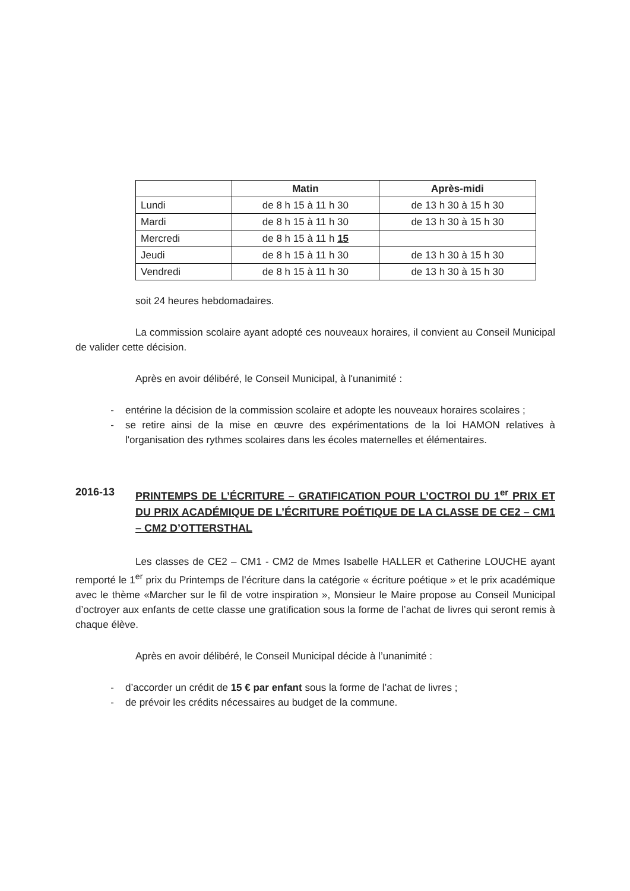| | Matin | Après-midi |
| --- | --- | --- |
| Lundi | de 8 h 15 à 11 h 30 | de 13 h 30 à 15 h 30 |
| Mardi | de 8 h 15 à 11 h 30 | de 13 h 30 à 15 h 30 |
| Mercredi | de 8 h 15 à 11 h 15 | |
| Jeudi | de 8 h 15 à 11 h 30 | de 13 h 30 à 15 h 30 |
| Vendredi | de 8 h 15 à 11 h 30 | de 13 h 30 à 15 h 30 |
soit 24 heures hebdomadaires.
La commission scolaire ayant adopté ces nouveaux horaires, il convient au Conseil Municipal de valider cette décision.
Après en avoir délibéré, le Conseil Municipal, à l'unanimité :
- entérine la décision de la commission scolaire et adopte les nouveaux horaires scolaires ;
- se retire ainsi de la mise en œuvre des expérimentations de la loi HAMON relatives à l'organisation des rythmes scolaires dans les écoles maternelles et élémentaires.
2016-13 PRINTEMPS DE L’ÉCRITURE – GRATIFICATION POUR L’OCTROI DU 1<sup>er</sup> PRIX ET DU PRIX ACADÉMIQUE DE L’ÉCRITURE POÉTIQUE DE LA CLASSE DE CE2 – CM1 – CM2 D’OTTERSTHAL
Les classes de CE2 – CM1 - CM2 de Mmes Isabelle HALLER et Catherine LOUCHE ayant remporté le 1<sup>er</sup> prix du Printemps de l’écriture dans la catégorie « écriture poétique » et le prix académique avec le thème «Marcher sur le fil de votre inspiration », Monsieur le Maire propose au Conseil Municipal d’octroyer aux enfants de cette classe une gratification sous la forme de l’achat de livres qui seront remis à chaque élève.
Après en avoir délibéré, le Conseil Municipal décide à l’unanimité :
- d’accorder un crédit de 15 € par enfant sous la forme de l’achat de livres ;
- de prévoir les crédits nécessaires au budget de la commune.